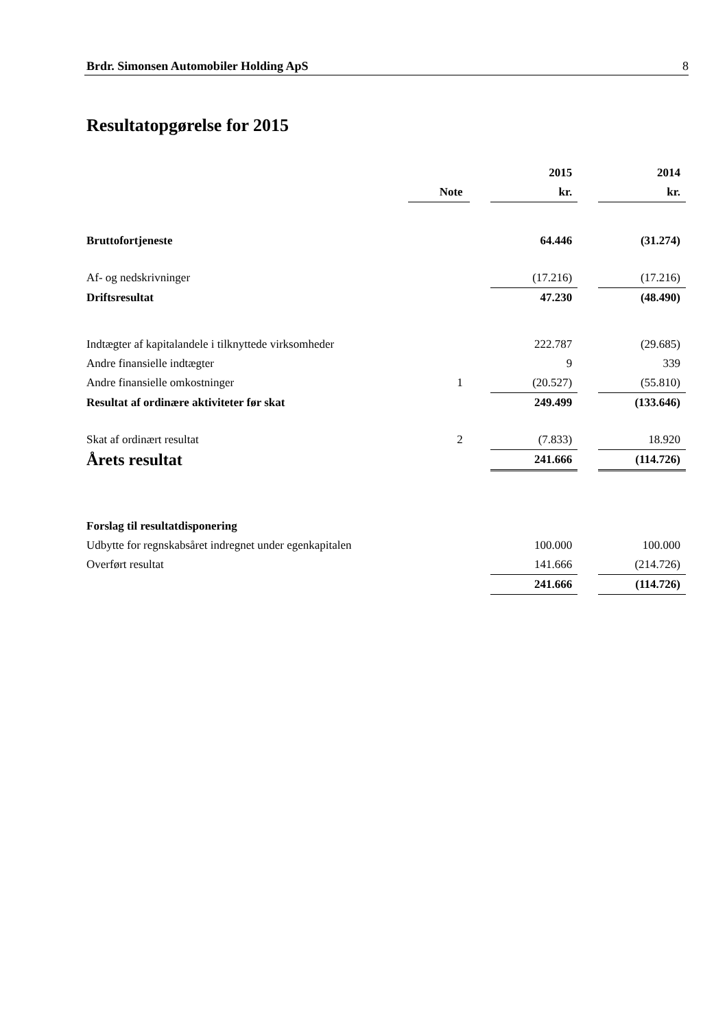Brdr. Simonsen Automobiler Holding ApS 8
Resultatopgørelse for 2015
| | | | 2015 | | 2014 |
| --- | --- | --- | --- | --- | --- |
| | Note | | kr. | | kr. |
| Bruttofortjeneste | | | 64.446 | | (31.274) |
| Af- og nedskrivninger | | | (17.216) | | (17.216) |
| Driftsresultat | | | 47.230 | | (48.490) |
| Indtægter af kapitalandele i tilknyttede virksomheder | | | 222.787 | | (29.685) |
| Andre finansielle indtægter | | | 9 | | 339 |
| Andre finansielle omkostninger | 1 | | (20.527) | | (55.810) |
| Resultat af ordinære aktiviteter før skat | | | 249.499 | | (133.646) |
| Skat af ordinært resultat | 2 | | (7.833) | | 18.920 |
| Årets resultat | | | 241.666 | | (114.726) |
| Forslag til resultatdisponering | | | | | |
| Udbytte for regnskabsåret indregnet under egenkapitalen | | | 100.000 | | 100.000 |
| Overført resultat | | | 141.666 | | (214.726) |
| | | | 241.666 | | (114.726) |